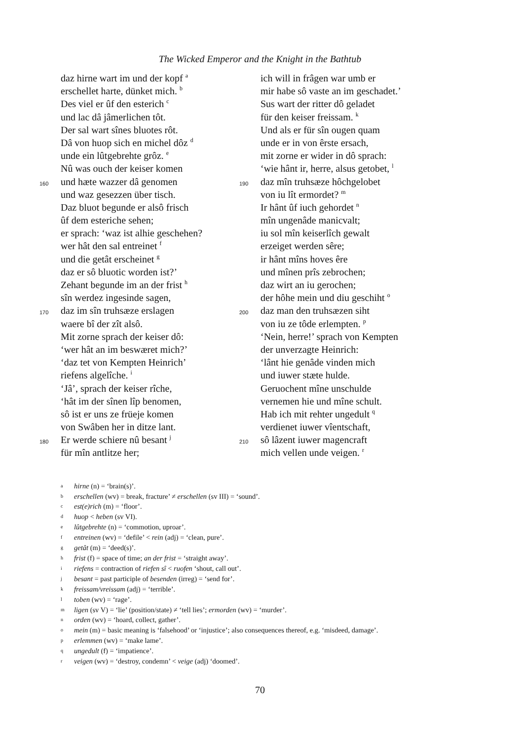The Wicked Emperor and the Knight in the Bathtub
daz hirne wart im und der kopf <sup>a</sup>
erschellet harte, dünket mich. <sup>b</sup>
Des viel er ûf den esterich <sup>c</sup>
und lac dâ jâmerlichen tôt.
Der sal wart sînes bluotes rôt.
Dâ von huop sich en michel dôz <sup>d</sup>
unde ein lûtgebrehte grôz. <sup>e</sup>
Nû was ouch der keiser komen
160 und hæte wazzer dâ genomen
und waz gesezzen über tisch.
Daz bluot begunde er alsô frisch
ûf dem esteriche sehen;
er sprach: ‘waz ist alhie geschehen?
wer hât den sal entreinet <sup>f</sup>
und die getât erscheinet <sup>g</sup>
daz er sô bluotic worden ist?’
Zehant begunde im an der frist <sup>h</sup>
sîn werdez ingesinde sagen,
170 daz im sîn truhsæze erslagen
waere bî der zît alsô.
Mit zorne sprach der keiser dô:
‘wer hât an im beswæret mich?’
‘daz tet von Kempten Heinrich’
riefens algelîche. <sup>i</sup>
‘Jâ’, sprach der keiser rîche,
‘hât im der sînen lîp benomen,
sô ist er uns ze früeje komen
von Swâben her in ditze lant.
180 Er werde schiere nû besant <sup>j</sup>
für mîn antlitze her;
ich will in frâgen war umb er
mir habe sô vaste an im geschadet.’
Sus wart der ritter dô geladet
für den keiser freissam. <sup>k</sup>
Und als er für sîn ougen quam
unde er in von êrste ersach,
mit zorne er wider in dô sprach:
‘wie hânt ir, herre, alsus getobet, <sup>l</sup>
190 daz mîn truhsæze hôchgelobet
von iu lît ermordet? <sup>m</sup>
Ir hânt ûf iuch gehordet <sup>n</sup>
mîn ungenâde manicvalt;
iu sol mîn keiserlîch gewalt
erzeiget werden sêre;
ir hânt mîns hoves êre
und mînen prîs zebrochen;
daz wirt an iu gerochen;
der hôhe mein und diu geschiht <sup>o</sup>
200 daz man den truhsæzen siht
von iu ze tôde erlempten. <sup>p</sup>
‘Nein, herre!’ sprach von Kempten
der unverzagte Heinrich:
‘lânt hie genâde vinden mich
und iuwer stæte hulde.
Geruochent mîne unschulde
vernemen hie und mîne schult.
Hab ich mit rehter ungedult <sup>q</sup>
verdienet iuwer vîentschaft,
210 sô lâzent iuwer magencraft
mich vellen unde veigen. <sup>r</sup>
ahirne (n) = ‘brain(s)’.
berschellen (wv) = break, fracture’ ≠ erschellen (sv III) = ‘sound’.
cest(e)rich (m) = ‘floor’.
dhuop < heben (sv VI).
elûtgebrehte (n) = ‘commotion, uproar’.
fentreinen (wv) = ‘defile’ < rein (adj) = ‘clean, pure’.
ggetât (m) = ‘deed(s)’.
hfrist (f) = space of time; an der frist = ‘straight away’.
iriefens = contraction of riefen sî < ruofen ‘shout, call out’.
jbesant = past participle of besenden (irreg) = ‘send for’.
kfreissam/vreissam (adj) = ‘terrible’.
ltoben (wv) = ‘rage’.
mligen (sv V) = ‘lie’ (position/state) ≠ ‘tell lies’; ermorden (wv) = ‘murder’.
norden (wv) = ‘hoard, collect, gather’.
omein (m) = basic meaning is ‘falsehood’ or ‘injustice’; also consequences thereof, e.g. ‘misdeed, damage’.
perlemmen (wv) = ‘make lame’.
qungedult (f) = ‘impatience’.
rveigen (wv) = ‘destroy, condemn’ < veige (adj) ‘doomed’.
70